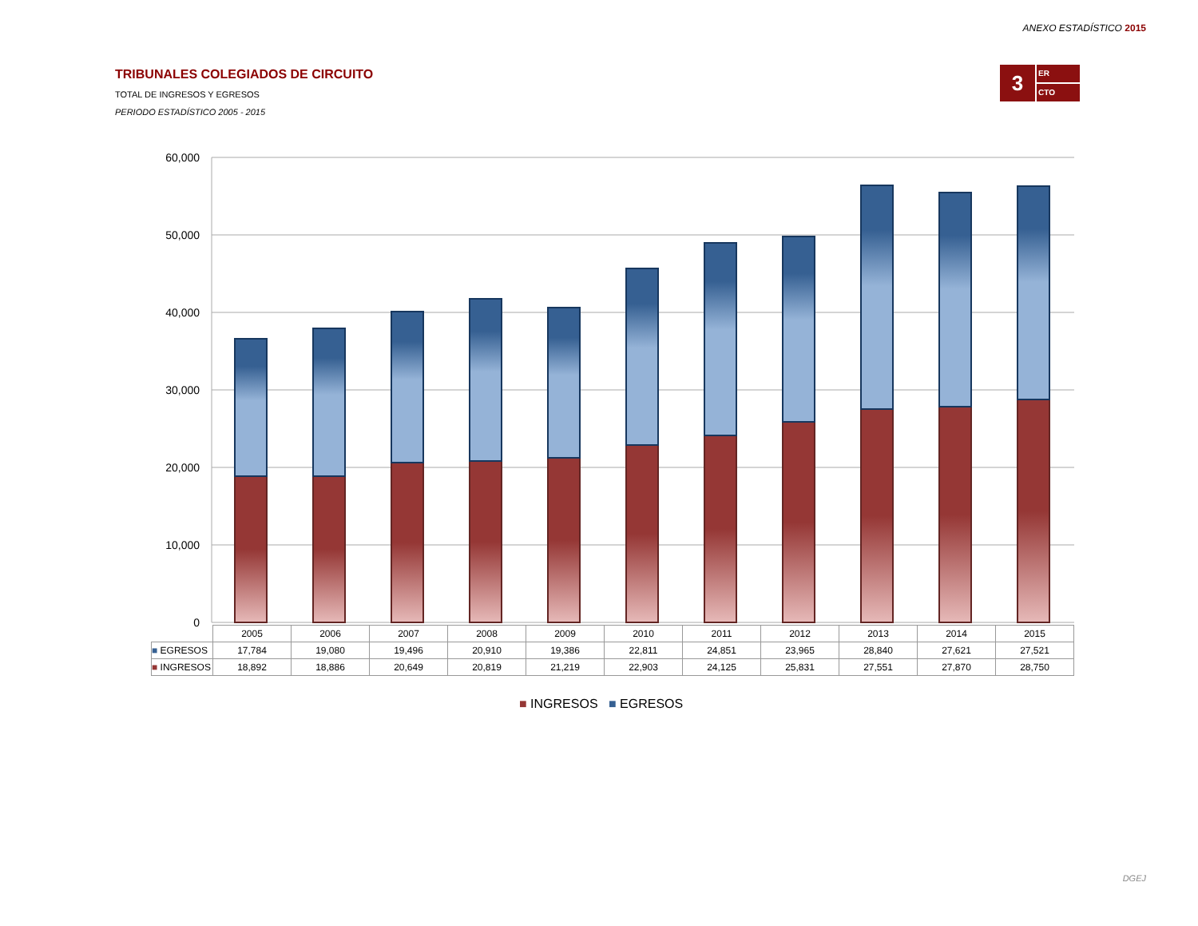ANEXO ESTADÍSTICO 2015
TRIBUNALES COLEGIADOS DE CIRCUITO
TOTAL DE INGRESOS Y EGRESOS
PERIODO ESTADÍSTICO 2005 - 2015
3
ER
CTO
60,000
50,000
40,000
30,000
20,000
10,000
0
| | 2005 | 2006 | 2007 | 2008 | 2009 | 2010 | 2011 | 2012 | 2013 | 2014 | 2015 |
| ■ EGRESOS | 17,784 | 19,080 | 19,496 | 20,910 | 19,386 | 22,811 | 24,851 | 23,965 | 28,840 | 27,621 | 27,521 |
| ■ INGRESOS | 18,892 | 18,886 | 20,649 | 20,819 | 21,219 | 22,903 | 24,125 | 25,831 | 27,551 | 27,870 | 28,750 |
■ INGRESOS ■ EGRESOS
DGEJ